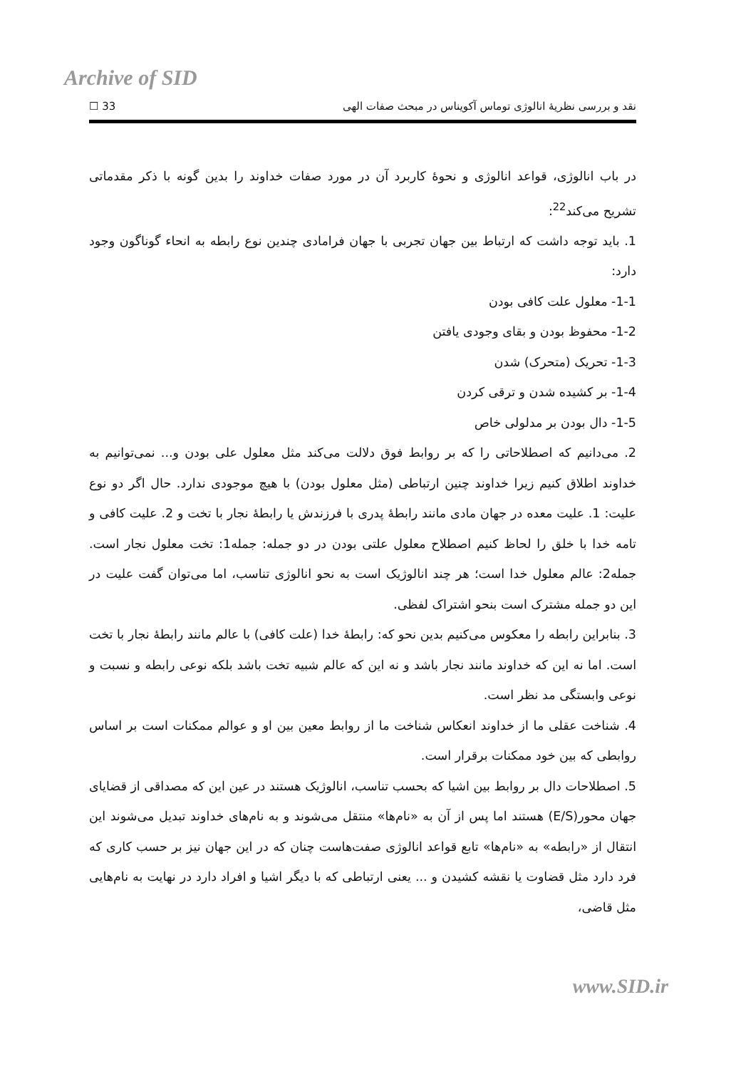Archive of SID
نقد و بررسی نظریهٔ انالوژی توماس آکویناس در مبحث صفات الهی 33 ☐
در باب انالوژی، قواعد انالوژی و نحوهٔ کاربرد آن در مورد صفات خداوند را بدین گونه با ذکر مقدماتی تشریح می‌کند<sup>22</sup>:
1. باید توجه داشت که ارتباط بین جهان تجربی با جهان فرامادی چندین نوع رابطه به انحاء گوناگون وجود دارد:
1-1- معلول علت کافی بودن
1-2- محفوظ بودن و بقای وجودی یافتن
1-3- تحریک (متحرک) شدن
1-4- بر کشیده شدن و ترقی کردن
1-5- دال بودن بر مدلولی خاص
2. می‌دانیم که اصطلاحاتی را که بر روابط فوق دلالت می‌کند مثل معلول علی بودن و... نمی‌توانیم به خداوند اطلاق کنیم زیرا خداوند چنین ارتباطی (مثل معلول بودن) با هیچ موجودی ندارد. حال اگر دو نوع علیت: 1. علیت معده در جهان مادی مانند رابطهٔ پدری با فرزندش یا رابطهٔ نجار با تخت و 2. علیت کافی و تامه خدا با خلق را لحاظ کنیم اصطلاح معلول علتی بودن در دو جمله: جمله1: تخت معلول نجار است. جمله2: عالم معلول خدا است؛ هر چند انالوژیک است به نحو انالوژی تناسب، اما می‌توان گفت علیت در این دو جمله مشترک است بنحو اشتراک لفظی.
3. بنابراین رابطه را معکوس می‌کنیم بدین نحو که: رابطهٔ خدا (علت کافی) با عالم مانند رابطهٔ نجار با تخت است. اما نه این که خداوند مانند نجار باشد و نه این که عالم شبیه تخت باشد بلکه نوعی رابطه و نسبت و نوعی وابستگی مد نظر است.
4. شناخت عقلی ما از خداوند انعکاس شناخت ما از روابط معین بین او و عوالم ممکنات است بر اساس روابطی که بین خود ممکنات برقرار است.
5. اصطلاحات دال بر روابط بین اشیا که بحسب تناسب، انالوژیک هستند در عین این که مصداقی از قضایای جهان محور(E/S) هستند اما پس از آن به «نام‌ها» منتقل می‌شوند و به نام‌های خداوند تبدیل می‌شوند این انتقال از «رابطه» به «نام‌ها» تابع قواعد انالوژی صفت‌هاست چنان که در این جهان نیز بر حسب کاری که فرد دارد مثل قضاوت یا نقشه کشیدن و ... یعنی ارتباطی که با دیگر اشیا و افراد دارد در نهایت به نام‌هایی مثل قاضی،
www.SID.ir